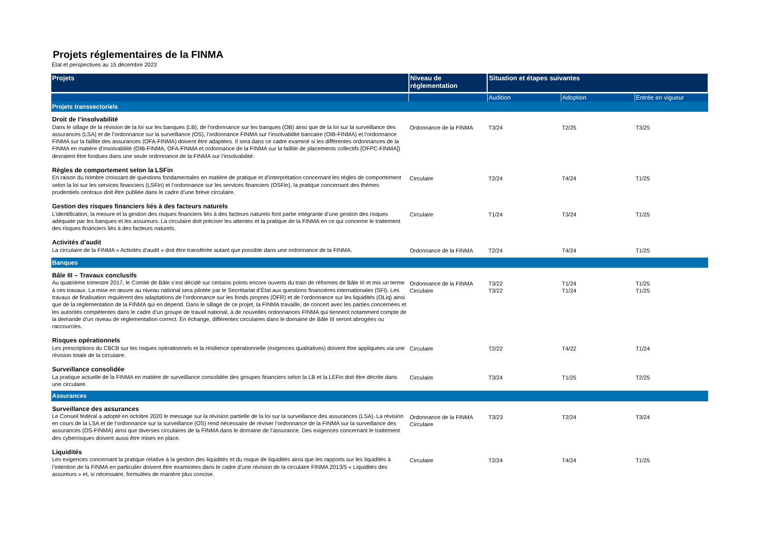Projets réglementaires de la FINMA
État et perspectives au 15 décembre 2023
| Projets | Niveau de réglementation | Situation et étapes suivantes | | |
| --- | --- | --- | --- | --- |
| | | Audition | Adoption | Entrée en vigueur |
| Projets transsectoriels | | | | |
| Droit de l’insolvabilité Dans le sillage de la révision de la loi sur les banques (LB), de l’ordonnance sur les banques (OB) ainsi que de la loi sur la surveillance des assurances (LSA) et de l’ordonnance sur la surveillance (OS), l’ordonnance FINMA sur l’insolvabilité bancaire (OIB-FINMA) et l’ordonnance FINMA sur la faillite des assurances (OFA-FINMA) doivent être adaptées. Il sera dans ce cadre examiné si les différentes ordonnances de la FINMA en matière d’insolvabilité (OIB-FINMA, OFA-FINMA et ordonnance de la FINMA sur la faillite de placements collectifs [OFPC-FINMA]) devraient être fondues dans une seule ordonnance de la FINMA sur l’insolvabilité. | Ordonnance de la FINMA | T3/24 | T2/25 | T3/25 |
| Règles de comportement selon la LSFin En raison du nombre croissant de questions fondamentales en matière de pratique et d’interprétation concernant les règles de comportement selon la loi sur les services financiers (LSFin) et l’ordonnance sur les services financiers (OSFin), la pratique concernant des thèmes prudentiels centraux doit être publiée dans le cadre d’une brève circulaire. | Circulaire | T2/24 | T4/24 | T1/25 |
| Gestion des risques financiers liés à des facteurs naturels L’identification, la mesure et la gestion des risques financiers liés à des facteurs naturels font partie intégrante d’une gestion des risques adéquate par les banques et les assureurs. La circulaire doit préciser les attentes et la pratique de la FINMA en ce qui concerne le traitement des risques financiers liés à des facteurs naturels. | Circulaire | T1/24 | T3/24 | T1/25 |
| Activités d’audit La circulaire de la FINMA « Activités d’audit » doit être transférée autant que possible dans une ordonnance de la FINMA. | Ordonnance de la FINMA | T2/24 | T4/24 | T1/25 |
| Banques | | | | |
| Bâle III – Travaux conclusifs Au quatrième trimestre 2017, le Comité de Bâle s’est décidé sur certains points encore ouverts du train de réformes de Bâle III et mis un terme à ces travaux. La mise en œuvre au niveau national sera pilotée par le Secrétariat d’État aux questions financières internationales (SFI). Les travaux de finalisation requièrent des adaptations de l’ordonnance sur les fonds propres (OFR) et de l’ordonnance sur les liquidités (OLiq) ainsi que de la réglementation de la FINMA qui en dépend. Dans le sillage de ce projet, la FINMA travaille, de concert avec les parties concernées et les autorités compétentes dans le cadre d’un groupe de travail national, à de nouvelles ordonnances FINMA qui tiennent notamment compte de la demande d’un niveau de réglementation correct. En échange, différentes circulaires dans le domaine de Bâle III seront abrogées ou raccourcies. | Ordonnance de la FINMA Circulaire | T3/22 T3/22 | T1/24 T1/24 | T1/25 T1/25 |
| Risques opérationnels Les prescriptions du CBCB sur les risques opérationnels et la résilience opérationnelle (exigences qualitatives) doivent être appliquées via une révision totale de la circulaire. | Circulaire | T2/22 | T4/22 | T1/24 |
| Surveillance consolidée La pratique actuelle de la FINMA en matière de surveillance consolidée des groupes financiers selon la LB et la LEFin doit être décrite dans une circulaire. | Circulaire | T3/24 | T1/25 | T2/25 |
| Assurances | | | | |
| Surveillance des assurances Le Conseil fédéral a adopté en octobre 2020 le message sur la révision partielle de la loi sur la surveillance des assurances (LSA). La révision en cours de la LSA et de l’ordonnance sur la surveillance (OS) rend nécessaire de réviser l’ordonnance de la FINMA sur la surveillance des assurances (OS-FINMA) ainsi que diverses circulaires de la FINMA dans le domaine de l’assurance. Des exigences concernant le traitement des cyberrisques doivent aussi être mises en place. | Ordonnance de la FINMA Circulaire | T3/23 | T2/24 | T3/24 |
| Liquidités Les exigences concernant la pratique relative à la gestion des liquidités et du risque de liquidités ainsi que les rapports sur les liquidités à l’intention de la FINMA en particulier doivent être examinées dans le cadre d’une révision de la circulaire FINMA 2013/5 « Liquidités des assureurs » et, si nécessaire, formulées de manière plus concise. | Circulaire | T2/24 | T4/24 | T1/25 |